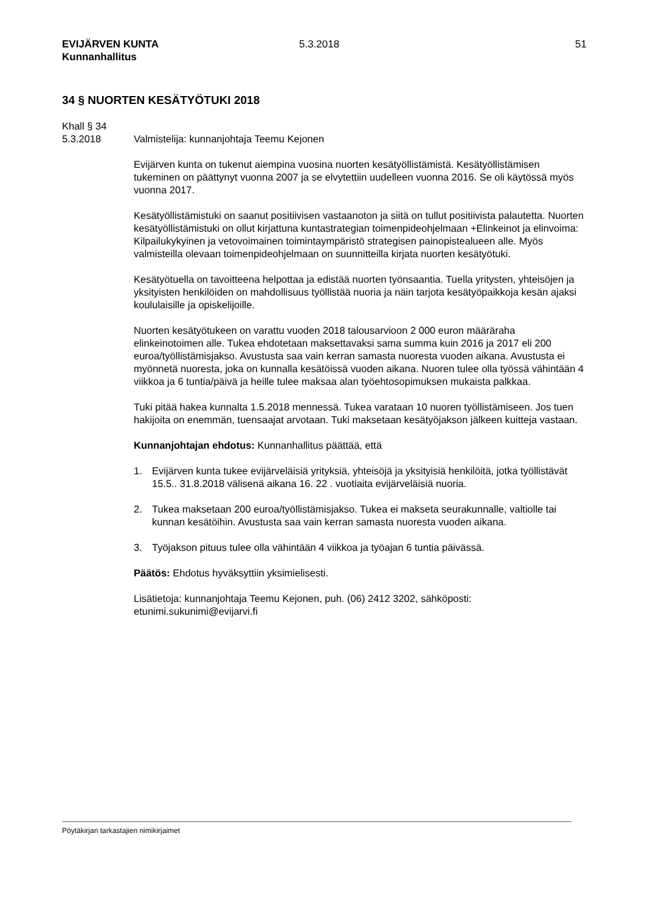EVIJÄRVEN KUNTA
Kunnanhallitus
5.3.2018 51
34 § NUORTEN KESÄTYÖTUKI 2018
Khall § 34
5.3.2018 Valmistelija: kunnanjohtaja Teemu Kejonen
Evijärven kunta on tukenut aiempina vuosina nuorten kesätyöllistämistä. Kesätyöllistämisen tukeminen on päättynyt vuonna 2007 ja se elvytettiin uudelleen vuonna 2016. Se oli käytössä myös vuonna 2017.
Kesätyöllistämistuki on saanut positiivisen vastaanoton ja siitä on tullut positiivista palautetta. Nuorten kesätyöllistämistuki on ollut kirjattuna kuntastrategian toimenpideohjelmaan +Elinkeinot ja elinvoima: Kilpailukykyinen ja vetovoimainen toimintaympäristö strategisen painopistealueen alle. Myös valmisteilla olevaan toimenpideohjelmaan on suunnitteilla kirjata nuorten kesätyötuki.
Kesätyötuella on tavoitteena helpottaa ja edistää nuorten työnsaantia. Tuella yritysten, yhteisöjen ja yksityisten henkilöiden on mahdollisuus työllistää nuoria ja näin tarjota kesätyöpaikkoja kesän ajaksi koululaisille ja opiskelijoille.
Nuorten kesätyötukeen on varattu vuoden 2018 talousarvioon 2 000 euron määräraha elinkeinotoimen alle. Tukea ehdotetaan maksettavaksi sama summa kuin 2016 ja 2017 eli 200 euroa/työllistämisjakso. Avustusta saa vain kerran samasta nuoresta vuoden aikana. Avustusta ei myönnetä nuoresta, joka on kunnalla kesätöissä vuoden aikana. Nuoren tulee olla työssä vähintään 4 viikkoa ja 6 tuntia/päivä ja heille tulee maksaa alan työehtosopimuksen mukaista palkkaa.
Tuki pitää hakea kunnalta 1.5.2018 mennessä. Tukea varataan 10 nuoren työllistämiseen. Jos tuen hakijoita on enemmän, tuensaajat arvotaan. Tuki maksetaan kesätyöjakson jälkeen kuitteja vastaan.
Kunnanjohtajan ehdotus: Kunnanhallitus päättää, että
1. Evijärven kunta tukee evijärveläisiä yrityksiä, yhteisöjä ja yksityisiä henkilöitä, jotka työllistävät 15.5.. 31.8.2018 välisenä aikana 16. 22 . vuotiaita evijärveläisiä nuoria.
2. Tukea maksetaan 200 euroa/työllistämisjakso. Tukea ei makseta seurakunnalle, valtiolle tai kunnan kesätöihin. Avustusta saa vain kerran samasta nuoresta vuoden aikana.
3. Työjakson pituus tulee olla vähintään 4 viikkoa ja työajan 6 tuntia päivässä.
Päätös: Ehdotus hyväksyttiin yksimielisesti.
Lisätietoja: kunnanjohtaja Teemu Kejonen, puh. (06) 2412 3202, sähköposti: etunimi.sukunimi@evijarvi.fi
Pöytäkirjan tarkastajien nimikirjaimet